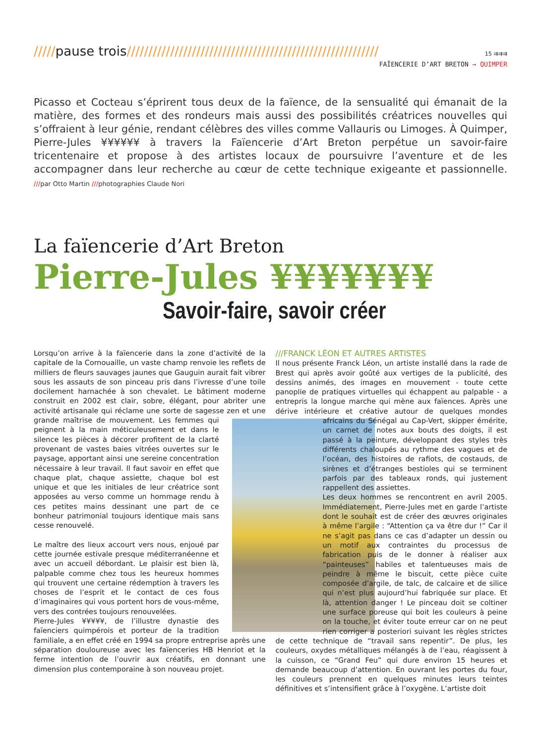/////pause trois////////////////////////////////////////////////////////// 15 ⇉⇉⇉
FAÏENCERIE D’ART BRETON → QUIMPER
Picasso et Cocteau s’éprirent tous deux de la faïence, de la sensualité qui émanait de la matière, des formes et des rondeurs mais aussi des possibilités créatrices nouvelles qui s’offraient à leur génie, rendant célèbres des villes comme Vallauris ou Limoges. À Quimper, Pierre-Jules ¥¥¥¥¥¥ à travers la Faïencerie d’Art Breton perpétue un savoir-faire tricentenaire et propose à des artistes locaux de poursuivre l’aventure et de les accompagner dans leur recherche au cœur de cette technique exigeante et passionnelle. ///par Otto Martin ///photographies Claude Nori
La faïencerie d’Art Breton
Pierre-Jules ¥¥¥¥¥¥¥
Savoir-faire, savoir créer
Lorsqu’on arrive à la faïencerie dans la zone d’activité de la capitale de la Cornouaille, un vaste champ renvoie les reflets de milliers de fleurs sauvages jaunes que Gauguin aurait fait vibrer sous les assauts de son pinceau pris dans l’ivresse d’une toile docilement harnachée à son chevalet. Le bâtiment moderne construit en 2002 est clair, sobre, élégant, pour abriter une activité artisanale qui réclame une sorte de sagesse zen et une grande maîtrise de mouvement. Les femmes qui peignent à la main méticuleusement et dans le silence les pièces à décorer profitent de la clarté provenant de vastes baies vitrées ouvertes sur le paysage, apportant ainsi une sereine concentration nécessaire à leur travail. Il faut savoir en effet que chaque plat, chaque assiette, chaque bol est unique et que les initiales de leur créatrice sont apposées au verso comme un hommage rendu à ces petites mains dessinant une part de ce bonheur patrimonial toujours identique mais sans cesse renouvelé.
Le maître des lieux accourt vers nous, enjoué par cette journée estivale presque méditerranéenne et avec un accueil débordant. Le plaisir est bien là, palpable comme chez tous les heureux hommes qui trouvent une certaine rédemption à travers les choses de l’esprit et le contact de ces fous d’imaginaires qui vous portent hors de vous-même, vers des contrées toujours renouvelées.
Pierre-Jules ¥¥¥¥¥, de l’illustre dynastie des faïenciers quimpérois et porteur de la tradition familiale, a en effet créé en 1994 sa propre entreprise après une séparation douloureuse avec les faïenceries HB Henriot et la ferme intention de l’ouvrir aux créatifs, en donnant une dimension plus contemporaine à son nouveau projet.
///FRANCK LÉON ET AUTRES ARTISTES
Il nous présente Franck Léon, un artiste installé dans la rade de Brest qui après avoir goûté aux vertiges de la publicité, des dessins animés, des images en mouvement - toute cette panoplie de pratiques virtuelles qui échappent au palpable - a entrepris la longue marche qui mène aux faïences. Après une dérive intérieure et créative autour de quelques mondes africains du Sénégal au Cap-Vert, skipper émérite, un carnet de notes aux bouts des doigts, il est passé à la peinture, développant des styles très différents chaloupés au rythme des vagues et de l’océan, des histoires de rafiots, de costauds, de sirènes et d’étranges bestioles qui se terminent parfois par des tableaux ronds, qui justement rappellent des assiettes.
Les deux hommes se rencontrent en avril 2005. Immédiatement, Pierre-Jules met en garde l’artiste dont le souhait est de créer des œuvres originales à même l’argile : “Attention ça va être dur !” Car il ne s’agit pas dans ce cas d’adapter un dessin ou un motif aux contraintes du processus de fabrication puis de le donner à réaliser aux “painteuses” habiles et talentueuses mais de peindre à même le biscuit, cette pièce cuite composée d’argile, de talc, de calcaire et de silice qui n’est plus aujourd’hui fabriquée sur place. Et là, attention danger ! Le pinceau doit se coltiner une surface poreuse qui boit les couleurs à peine on la touche, et éviter toute erreur car on ne peut rien corriger a posteriori suivant les règles strictes de cette technique de “travail sans repentir”. De plus, les couleurs, oxydes métalliques mélangés à de l’eau, réagissent à la cuisson, ce “Grand Feu” qui dure environ 15 heures et demande beaucoup d’attention. En ouvrant les portes du four, les couleurs prennent en quelques minutes leurs teintes définitives et s’intensifient grâce à l’oxygène. L’artiste doit